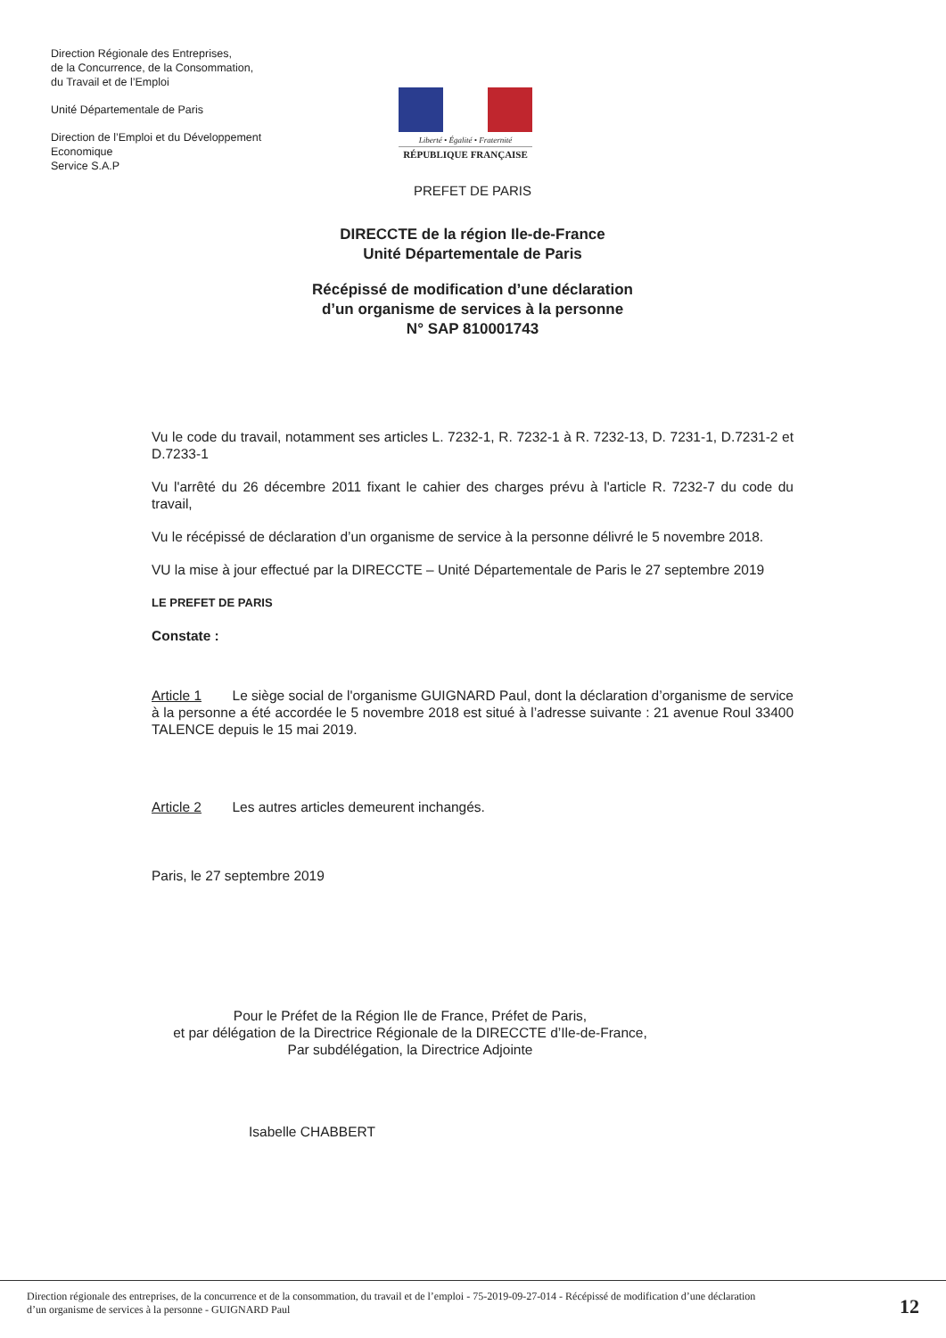Direction Régionale des Entreprises,
de la Concurrence, de la Consommation,
du Travail et de l’Emploi
Unité Départementale de Paris
Direction de l’Emploi et du Développement Economique
Service S.A.P
Liberté • Égalité • Fraternité
RÉPUBLIQUE FRANÇAISE
PREFET DE PARIS
DIRECCTE de la région Ile-de-France
Unité Départementale de Paris
Récépissé de modification d’une déclaration
d’un organisme de services à la personne
N° SAP 810001743
Vu le code du travail, notamment ses articles L. 7232-1, R. 7232-1 à R. 7232-13, D. 7231-1, D.7231-2 et D.7233-1
Vu l'arrêté du 26 décembre 2011 fixant le cahier des charges prévu à l'article R. 7232-7 du code du travail,
Vu le récépissé de déclaration d’un organisme de service à la personne délivré le 5 novembre 2018.
VU la mise à jour effectué par la DIRECCTE – Unité Départementale de Paris le 27 septembre 2019
LE PREFET DE PARIS
Constate :
Article 1 Le siège social de l'organisme GUIGNARD Paul, dont la déclaration d’organisme de service à la personne a été accordée le 5 novembre 2018 est situé à l’adresse suivante : 21 avenue Roul 33400 TALENCE depuis le 15 mai 2019.
Article 2 Les autres articles demeurent inchangés.
Paris, le 27 septembre 2019
Pour le Préfet de la Région Ile de France, Préfet de Paris,
et par délégation de la Directrice Régionale de la DIRECCTE d’Ile-de-France,
Par subdélégation, la Directrice Adjointe
Isabelle CHABBERT
Direction régionale des entreprises, de la concurrence et de la consommation, du travail et de l’emploi - 75-2019-09-27-014 - Récépissé de modification d’une déclaration
d’un organisme de services à la personne - GUIGNARD Paul
12